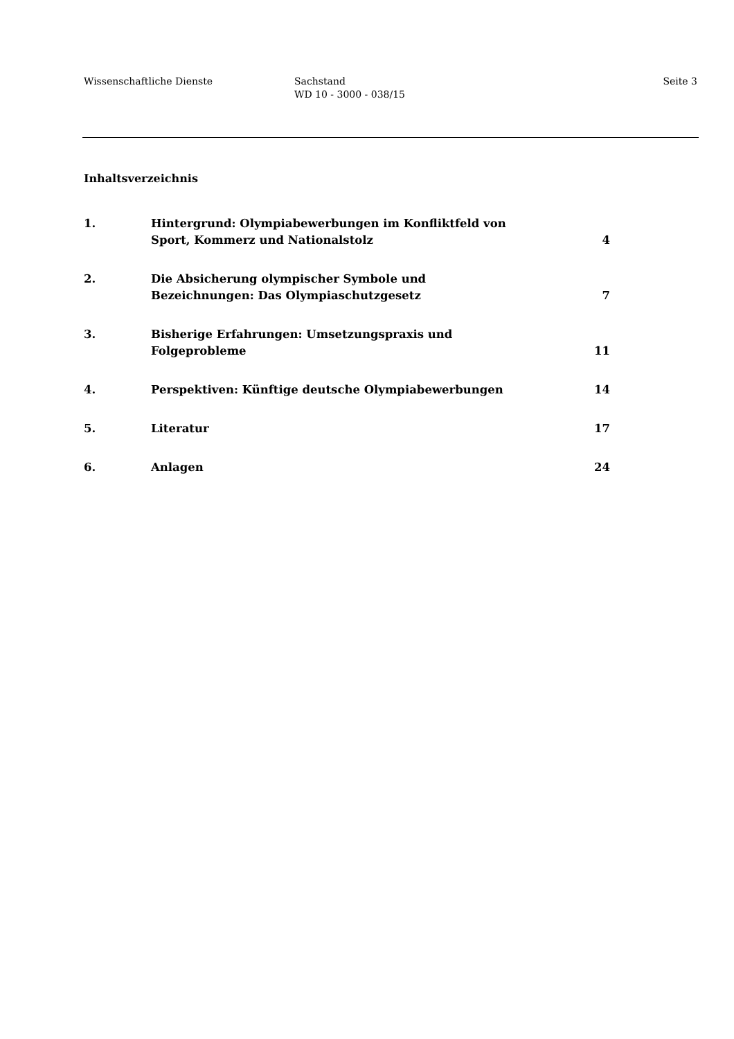Wissenschaftliche Dienste Sachstand
WD 10 - 3000 - 038/15
Seite 3
Inhaltsverzeichnis
| 1. | Hintergrund: Olympiabewerbungen im Konfliktfeld von Sport, Kommerz und Nationalstolz | 4 |
| 2. | Die Absicherung olympischer Symbole und Bezeichnungen: Das Olympiaschutzgesetz | 7 |
| 3. | Bisherige Erfahrungen: Umsetzungspraxis und Folgeprobleme | 11 |
| 4. | Perspektiven: Künftige deutsche Olympiabewerbungen | 14 |
| 5. | Literatur | 17 |
| 6. | Anlagen | 24 |